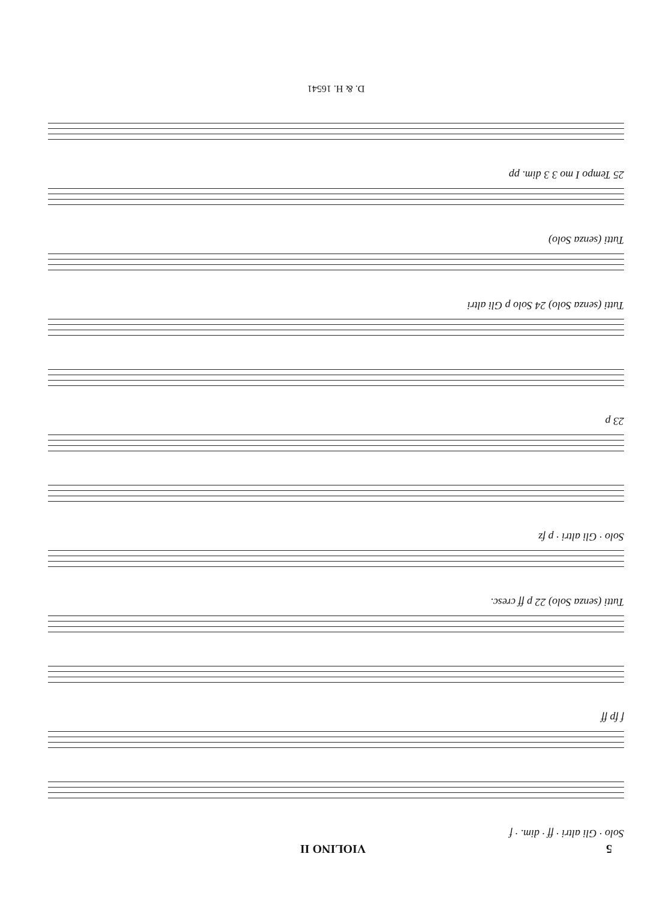5 VIOLINO II
Solo · Gli altri · ff · dim. · f
f fp ff
Tutti (senza Solo) 22 p ff cresc.
Solo · Gli altri · p fz
23 p
Tutti (senza Solo) 24 Solo p Gli altri
Tutti (senza Solo)
25 Tempo I mo 3 3 dim. pp
D. & H. 16541